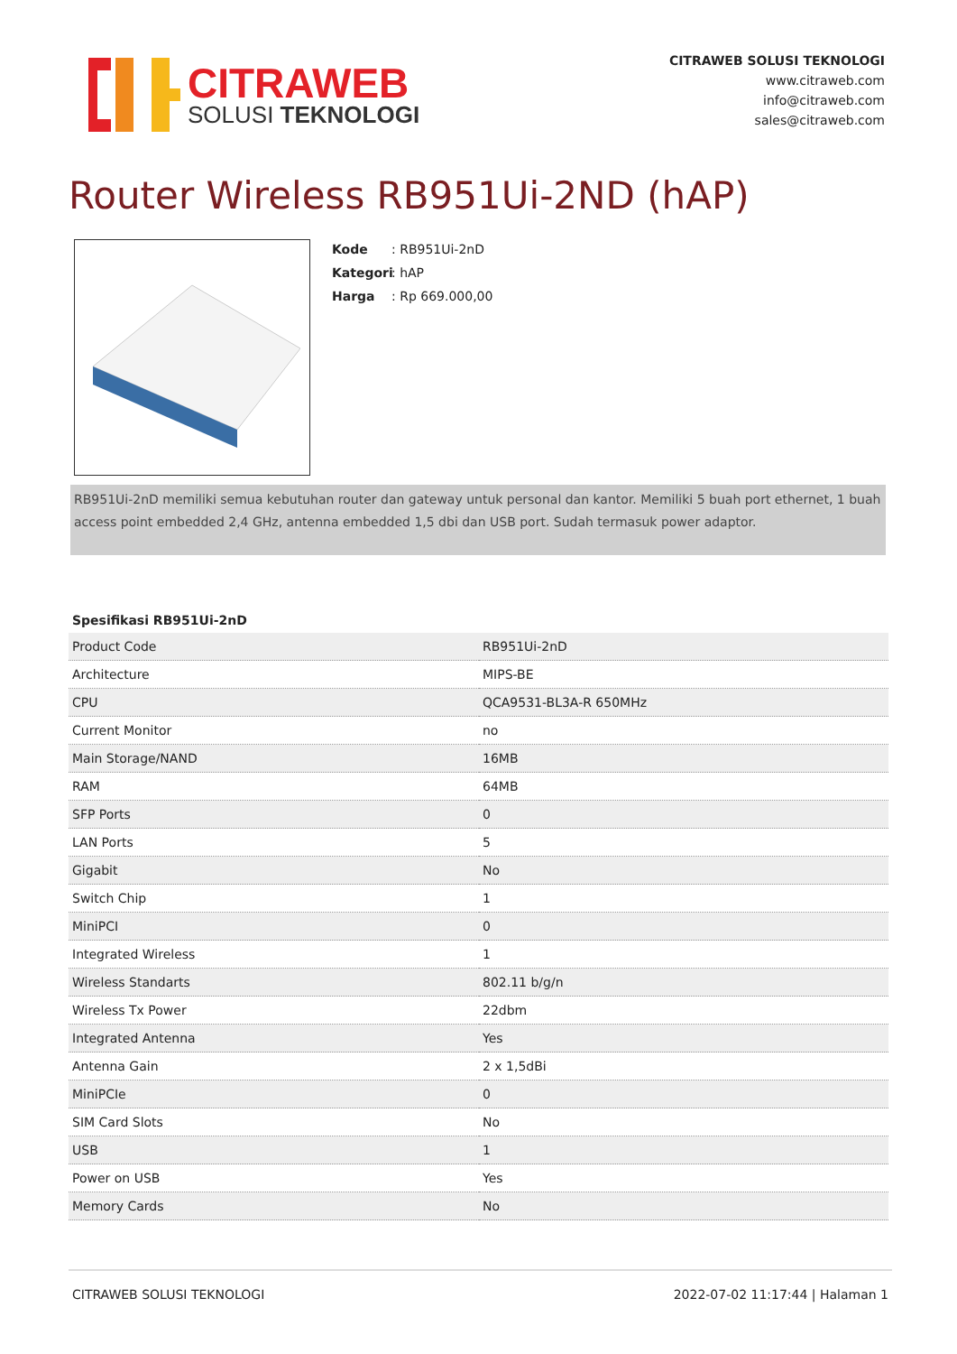CITRAWEB
SOLUSI TEKNOLOGI
CITRAWEB SOLUSI TEKNOLOGI
www.citraweb.com
info@citraweb.com
sales@citraweb.com
Router Wireless RB951Ui-2ND (hAP)
Kode: RB951Ui-2nD
Kategori: hAP
Harga: Rp 669.000,00
RB951Ui-2nD memiliki semua kebutuhan router dan gateway untuk personal dan kantor. Memiliki 5 buah port ethernet, 1 buah access point embedded 2,4 GHz, antenna embedded 1,5 dbi dan USB port. Sudah termasuk power adaptor.
Spesifikasi RB951Ui-2nD
| Product Code | RB951Ui-2nD |
| Architecture | MIPS-BE |
| CPU | QCA9531-BL3A-R 650MHz |
| Current Monitor | no |
| Main Storage/NAND | 16MB |
| RAM | 64MB |
| SFP Ports | 0 |
| LAN Ports | 5 |
| Gigabit | No |
| Switch Chip | 1 |
| MiniPCI | 0 |
| Integrated Wireless | 1 |
| Wireless Standarts | 802.11 b/g/n |
| Wireless Tx Power | 22dbm |
| Integrated Antenna | Yes |
| Antenna Gain | 2 x 1,5dBi |
| MiniPCIe | 0 |
| SIM Card Slots | No |
| USB | 1 |
| Power on USB | Yes |
| Memory Cards | No |
CITRAWEB SOLUSI TEKNOLOGI 2022-07-02 11:17:44 | Halaman 1